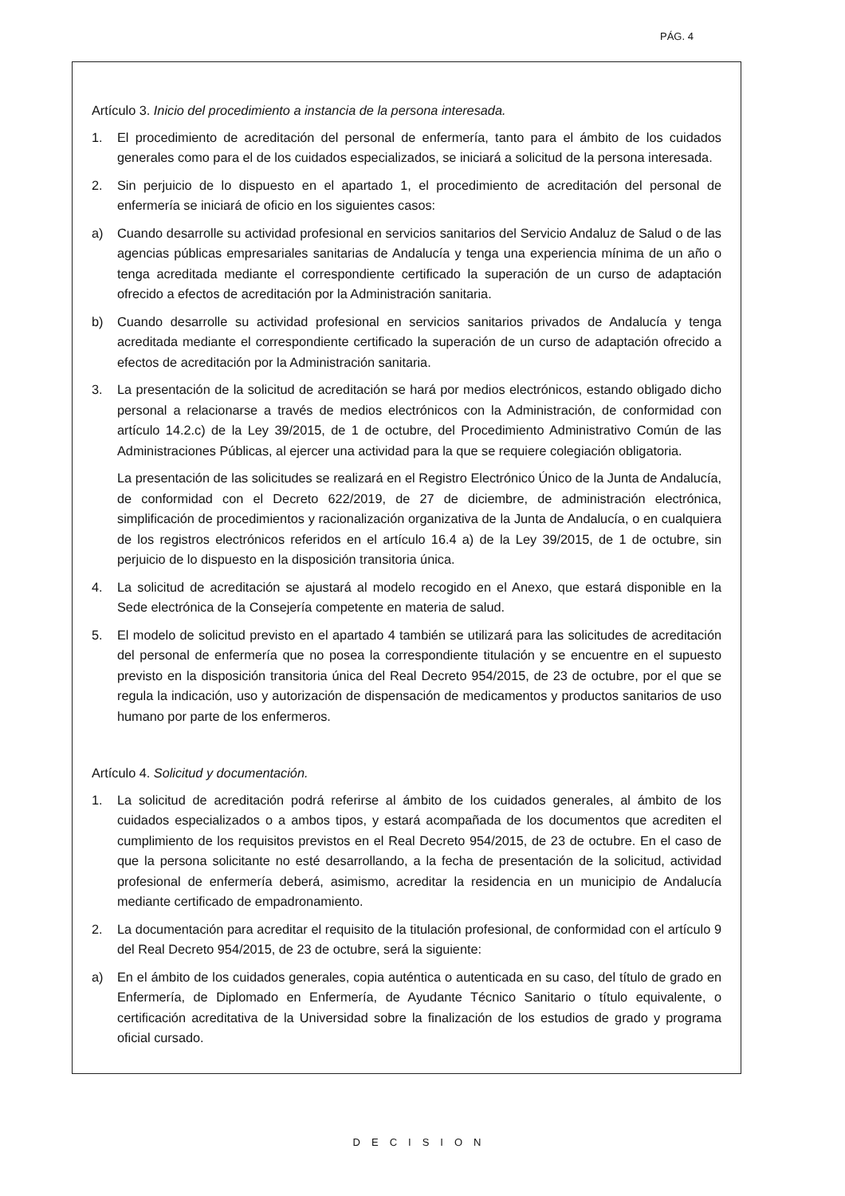PÁG. 4
Artículo 3. Inicio del procedimiento a instancia de la persona interesada.
1. El procedimiento de acreditación del personal de enfermería, tanto para el ámbito de los cuidados generales como para el de los cuidados especializados, se iniciará a solicitud de la persona interesada.
2. Sin perjuicio de lo dispuesto en el apartado 1, el procedimiento de acreditación del personal de enfermería se iniciará de oficio en los siguientes casos:
a) Cuando desarrolle su actividad profesional en servicios sanitarios del Servicio Andaluz de Salud o de las agencias públicas empresariales sanitarias de Andalucía y tenga una experiencia mínima de un año o tenga acreditada mediante el correspondiente certificado la superación de un curso de adaptación ofrecido a efectos de acreditación por la Administración sanitaria.
b) Cuando desarrolle su actividad profesional en servicios sanitarios privados de Andalucía y tenga acreditada mediante el correspondiente certificado la superación de un curso de adaptación ofrecido a efectos de acreditación por la Administración sanitaria.
3. La presentación de la solicitud de acreditación se hará por medios electrónicos, estando obligado dicho personal a relacionarse a través de medios electrónicos con la Administración, de conformidad con artículo 14.2.c) de la Ley 39/2015, de 1 de octubre, del Procedimiento Administrativo Común de las Administraciones Públicas, al ejercer una actividad para la que se requiere colegiación obligatoria.
La presentación de las solicitudes se realizará en el Registro Electrónico Único de la Junta de Andalucía, de conformidad con el Decreto 622/2019, de 27 de diciembre, de administración electrónica, simplificación de procedimientos y racionalización organizativa de la Junta de Andalucía, o en cualquiera de los registros electrónicos referidos en el artículo 16.4 a) de la Ley 39/2015, de 1 de octubre, sin perjuicio de lo dispuesto en la disposición transitoria única.
4. La solicitud de acreditación se ajustará al modelo recogido en el Anexo, que estará disponible en la Sede electrónica de la Consejería competente en materia de salud.
5. El modelo de solicitud previsto en el apartado 4 también se utilizará para las solicitudes de acreditación del personal de enfermería que no posea la correspondiente titulación y se encuentre en el supuesto previsto en la disposición transitoria única del Real Decreto 954/2015, de 23 de octubre, por el que se regula la indicación, uso y autorización de dispensación de medicamentos y productos sanitarios de uso humano por parte de los enfermeros.
Artículo 4. Solicitud y documentación.
1. La solicitud de acreditación podrá referirse al ámbito de los cuidados generales, al ámbito de los cuidados especializados o a ambos tipos, y estará acompañada de los documentos que acrediten el cumplimiento de los requisitos previstos en el Real Decreto 954/2015, de 23 de octubre. En el caso de que la persona solicitante no esté desarrollando, a la fecha de presentación de la solicitud, actividad profesional de enfermería deberá, asimismo, acreditar la residencia en un municipio de Andalucía mediante certificado de empadronamiento.
2. La documentación para acreditar el requisito de la titulación profesional, de conformidad con el artículo 9 del Real Decreto 954/2015, de 23 de octubre, será la siguiente:
a) En el ámbito de los cuidados generales, copia auténtica o autenticada en su caso, del título de grado en Enfermería, de Diplomado en Enfermería, de Ayudante Técnico Sanitario o título equivalente, o certificación acreditativa de la Universidad sobre la finalización de los estudios de grado y programa oficial cursado.
DECISION